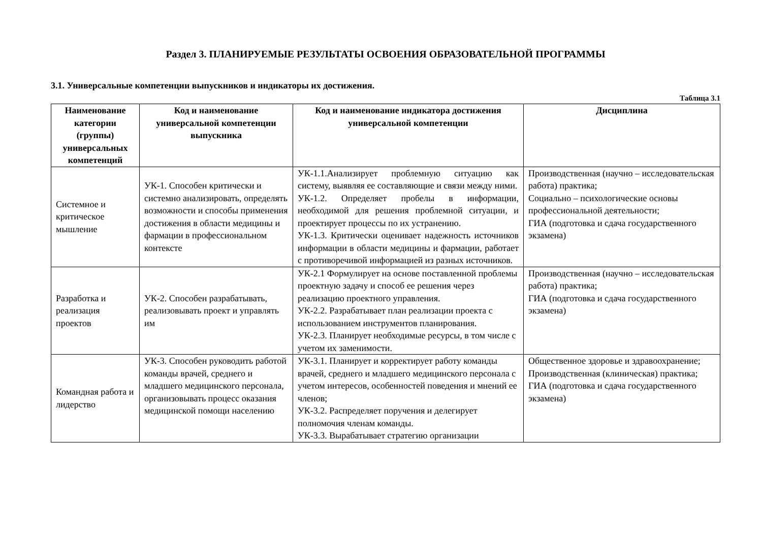Раздел 3. ПЛАНИРУЕМЫЕ РЕЗУЛЬТАТЫ ОСВОЕНИЯ ОБРАЗОВАТЕЛЬНОЙ ПРОГРАММЫ
3.1. Универсальные компетенции выпускников и индикаторы их достижения.
Таблица 3.1
| Наименование категории (группы) универсальных компетенций | Код и наименование универсальной компетенции выпускника | Код и наименование индикатора достижения универсальной компетенции | Дисциплина |
| --- | --- | --- | --- |
| Системное и критическое мышление | УК-1. Способен критически и системно анализировать, определять возможности и способы применения достижения в области медицины и фармации в профессиональном контексте | УК-1.1.Анализирует проблемную ситуацию как систему, выявляя ее составляющие и связи между ними. УК-1.2. Определяет пробелы в информации, необходимой для решения проблемной ситуации, и проектирует процессы по их устранению. УК-1.3. Критически оценивает надежность источников информации в области медицины и фармации, работает с противоречивой информацией из разных источников. | Производственная (научно – исследовательская работа) практика; Социально – психологические основы профессиональной деятельности; ГИА (подготовка и сдача государственного экзамена) |
| Разработка и реализация проектов | УК-2. Способен разрабатывать, реализовывать проект и управлять им | УК-2.1 Формулирует на основе поставленной проблемы проектную задачу и способ ее решения через реализацию проектного управления. УК-2.2. Разрабатывает план реализации проекта с использованием инструментов планирования. УК-2.3. Планирует необходимые ресурсы, в том числе с учетом их заменимости. | Производственная (научно – исследовательская работа) практика; ГИА (подготовка и сдача государственного экзамена) |
| Командная работа и лидерство | УК-3. Способен руководить работой команды врачей, среднего и младшего медицинского персонала, организовывать процесс оказания медицинской помощи населению | УК-3.1. Планирует и корректирует работу команды врачей, среднего и младшего медицинского персонала с учетом интересов, особенностей поведения и мнений ее членов; УК-3.2. Распределяет поручения и делегирует полномочия членам команды. УК-3.3. Вырабатывает стратегию организации | Общественное здоровье и здравоохранение; Производственная (клиническая) практика; ГИА (подготовка и сдача государственного экзамена) |